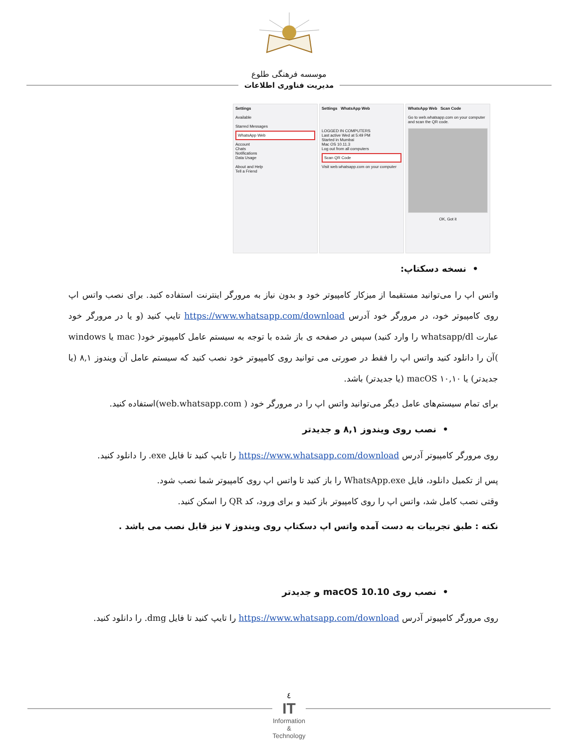موسسه فرهنگی طلوع
مدیریت فناوری اطلاعات
Settings
Available
Starred Messages
WhatsApp Web
Account
Chats
Notifications
Data Usage
About and Help
Tell a Friend
Settings WhatsApp Web
LOGGED IN COMPUTERS
Last active Wed at 5:49 PM
Started in Mumbai
Mac OS 10.11.3
Log out from all computers
Scan QR Code
Visit web.whatsapp.com on your computer
WhatsApp Web Scan Code
Go to web.whatsapp.com on your computer and scan the QR code.
OK, Got it
• نسخه دسکتاپ:
واتس اپ را می‌توانید مستقیما از میزکار کامپیوتر خود و بدون نیاز به مرورگر اینترنت استفاده کنید. برای نصب واتس اپ روی کامپیوتر خود، در مرورگر خود آدرس https://www.whatsapp.com/download تایپ کنید (و یا در مرورگر خود عبارت whatsapp/dl را وارد کنید) سپس در صفحه ی باز شده با توجه به سیستم عامل کامپیوتر خود( mac یا windows )آن را دانلود کنید واتس اپ را فقط در صورتی می توانید روی کامپیوتر خود نصب کنید که سیستم عامل آن ویندوز ۸,۱ (یا جدیدتر) یا ۱۰,۱۰ macOS (یا جدیدتر) باشد.
برای تمام سیستم‌های عامل دیگر می‌توانید واتس اپ را در مرورگر خود ( web.whatsapp.com)استفاده کنید.
• نصب روی ویندوز ۸,۱ و جدیدتر
روی مرورگر کامپیوتر آدرس https://www.whatsapp.com/download را تایپ کنید تا فایل exe. را دانلود کنید.
پس از تکمیل دانلود، فایل WhatsApp.exe را باز کنید تا واتس اپ روی کامپیوتر شما نصب شود.
وقتی نصب کامل شد، واتس اپ را روی کامپیوتر باز کنید و برای ورود، کد QR را اسکن کنید.
نکته : طبق تجربیات به دست آمده واتس اپ دسکتاپ روی ویندوز ۷ نیز قابل نصب می باشد .
• نصب روی macOS 10.10 و جدیدتر
روی مرورگر کامپیوتر آدرس https://www.whatsapp.com/download را تایپ کنید تا فایل dmg. را دانلود کنید.
٤
IT
Information
&
Technology